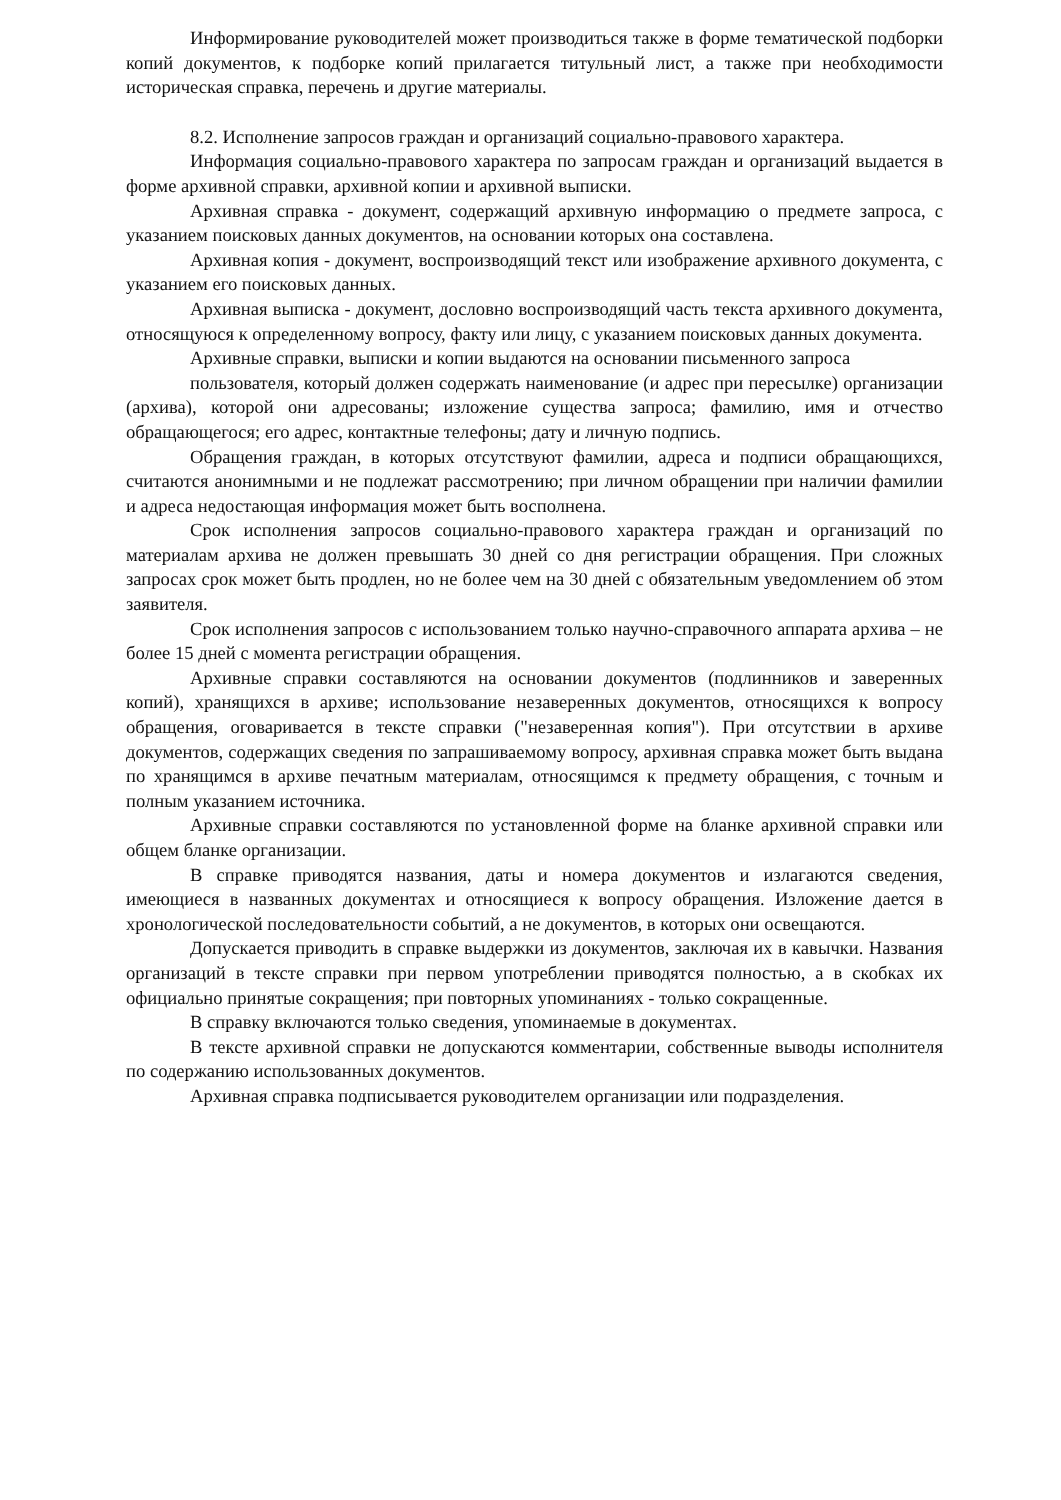Информирование руководителей может производиться также в форме тематической подборки копий документов, к подборке копий прилагается титульный лист, а также при необходимости историческая справка, перечень и другие материалы.
8.2. Исполнение запросов граждан и организаций социально-правового характера.
Информация социально-правового характера по запросам граждан и организаций выдается в форме архивной справки, архивной копии и архивной выписки.
Архивная справка - документ, содержащий архивную информацию о предмете запроса, с указанием поисковых данных документов, на основании которых она составлена.
Архивная копия - документ, воспроизводящий текст или изображение архивного документа, с указанием его поисковых данных.
Архивная выписка - документ, дословно воспроизводящий часть текста архивного документа, относящуюся к определенному вопросу, факту или лицу, с указанием поисковых данных документа.
Архивные справки, выписки и копии выдаются на основании письменного запроса
пользователя, который должен содержать наименование (и адрес при пересылке) организации (архива), которой они адресованы; изложение существа запроса; фамилию, имя и отчество обращающегося; его адрес, контактные телефоны; дату и личную подпись.
Обращения граждан, в которых отсутствуют фамилии, адреса и подписи обращающихся, считаются анонимными и не подлежат рассмотрению; при личном обращении при наличии фамилии и адреса недостающая информация может быть восполнена.
Срок исполнения запросов социально-правового характера граждан и организаций по материалам архива не должен превышать 30 дней со дня регистрации обращения. При сложных запросах срок может быть продлен, но не более чем на 30 дней с обязательным уведомлением об этом заявителя.
Срок исполнения запросов с использованием только научно-справочного аппарата архива – не более 15 дней с момента регистрации обращения.
Архивные справки составляются на основании документов (подлинников и заверенных копий), хранящихся в архиве; использование незаверенных документов, относящихся к вопросу обращения, оговаривается в тексте справки ("незаверенная копия"). При отсутствии в архиве документов, содержащих сведения по запрашиваемому вопросу, архивная справка может быть выдана по хранящимся в архиве печатным материалам, относящимся к предмету обращения, с точным и полным указанием источника.
Архивные справки составляются по установленной форме на бланке архивной справки или общем бланке организации.
В справке приводятся названия, даты и номера документов и излагаются сведения, имеющиеся в названных документах и относящиеся к вопросу обращения. Изложение дается в хронологической последовательности событий, а не документов, в которых они освещаются.
Допускается приводить в справке выдержки из документов, заключая их в кавычки. Названия организаций в тексте справки при первом употреблении приводятся полностью, а в скобках их официально принятые сокращения; при повторных упоминаниях - только сокращенные.
В справку включаются только сведения, упоминаемые в документах.
В тексте архивной справки не допускаются комментарии, собственные выводы исполнителя по содержанию использованных документов.
Архивная справка подписывается руководителем организации или подразделения.